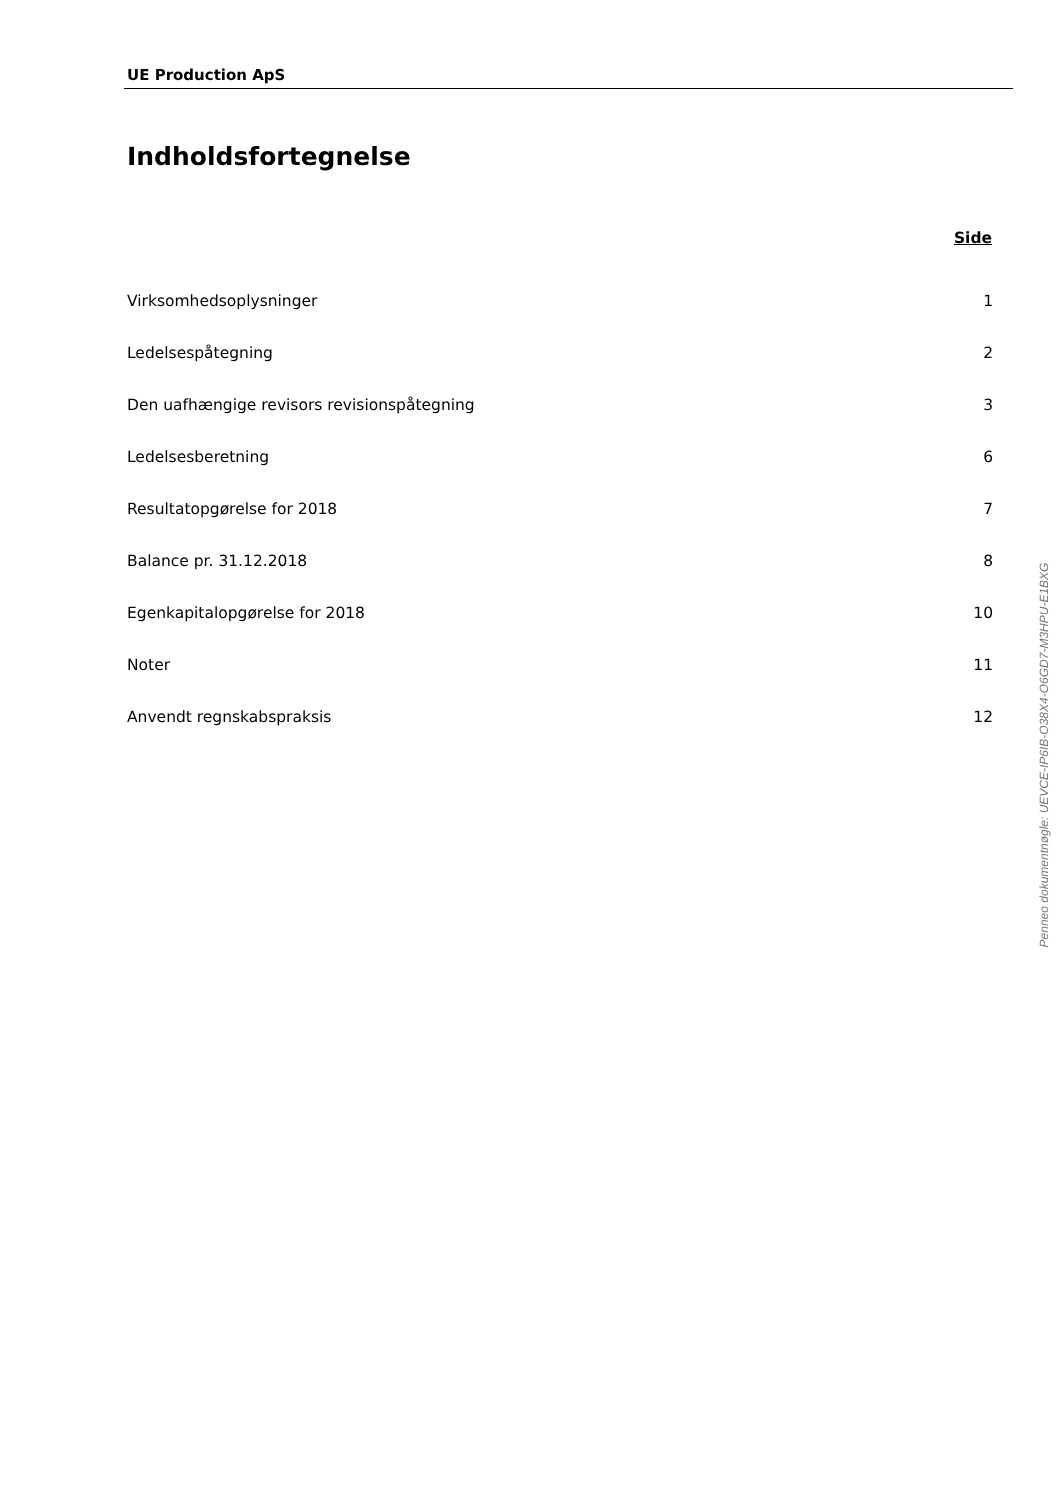UE Production ApS
Indholdsfortegnelse
| | Side |
| Virksomhedsoplysninger | 1 |
| Ledelsespåtegning | 2 |
| Den uafhængige revisors revisionspåtegning | 3 |
| Ledelsesberetning | 6 |
| Resultatopgørelse for 2018 | 7 |
| Balance pr. 31.12.2018 | 8 |
| Egenkapitalopgørelse for 2018 | 10 |
| Noter | 11 |
| Anvendt regnskabspraksis | 12 |
Penneo dokumentnøgle: UEVCE-IP6IB-O38X4-O6GD7-M3HPU-E1BXG